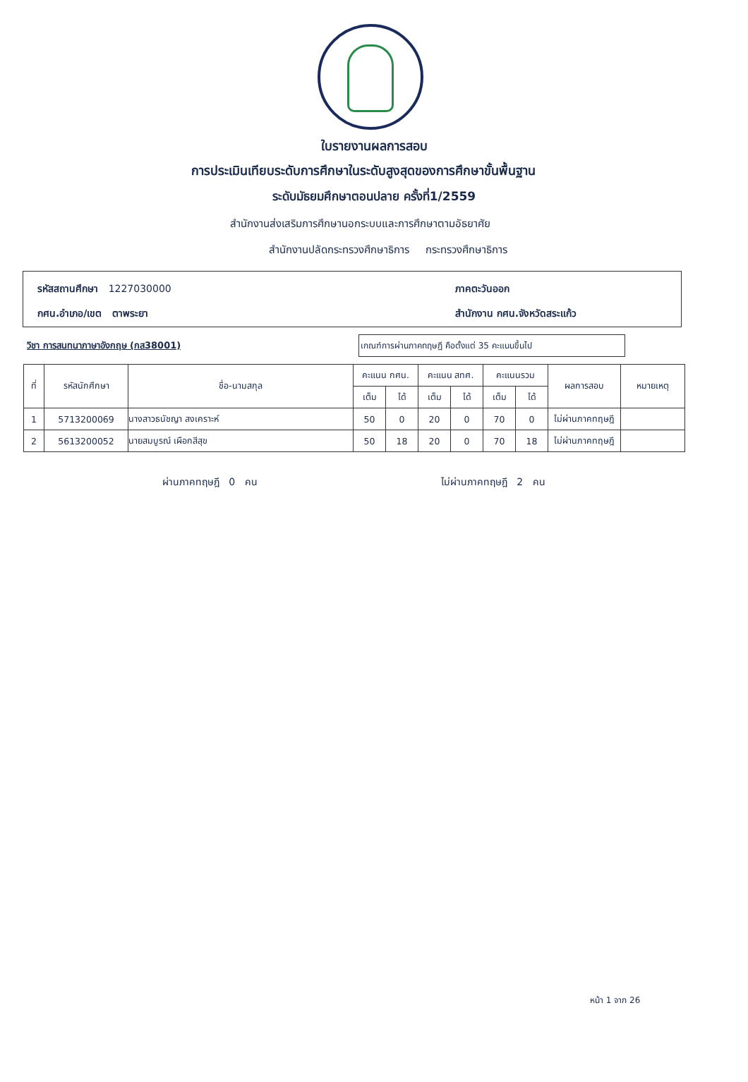ใบรายงานผลการสอบ
การประเมินเทียบระดับการศึกษาในระดับสูงสุดของการศึกษาขั้นพื้นฐาน
ระดับมัธยมศึกษาตอนปลาย ครั้งที่1/2559
สำนักงานส่งเสริมการศึกษานอกระบบและการศึกษาตามอัธยาศัย
สำนักงานปลัดกระทรวงศึกษาธิการ กระทรวงศึกษาธิการ
รหัสสถานศึกษา 1227030000
กศน.อำเภอ/เขต ตาพระยา
ภาคตะวันออก
สำนักงาน กศน.จังหวัดสระแก้ว
วิชา การสนทนาภาษาอังกฤษ (กส38001) เกณฑ์การผ่านภาคทฤษฎี คือตั้งแต่ 35 คะแนนขึ้นไป
| ที่ | รหัสนักศึกษา | ชื่อ-นามสกุล | คะแนน กศน. | | คะแนน สทศ. | | คะแนนรวม | | ผลการสอบ | หมายเหตุ |
| --- | --- | --- | --- | --- | --- | --- | --- | --- | --- | --- |
| | | | เต็ม | ได้ | เต็ม | ได้ | เต็ม | ได้ | | |
| 1 | 5713200069 | นางสาวธนัชญา สงเคราะห์ | 50 | 0 | 20 | 0 | 70 | 0 | ไม่ผ่านภาคทฤษฎี | |
| 2 | 5613200052 | นายสมบูรณ์ เผือกสีสุข | 50 | 18 | 20 | 0 | 70 | 18 | ไม่ผ่านภาคทฤษฎี | |
ผ่านภาคทฤษฎี 0 คน ไม่ผ่านภาคทฤษฎี 2 คน
หน้า 1 จาก 26